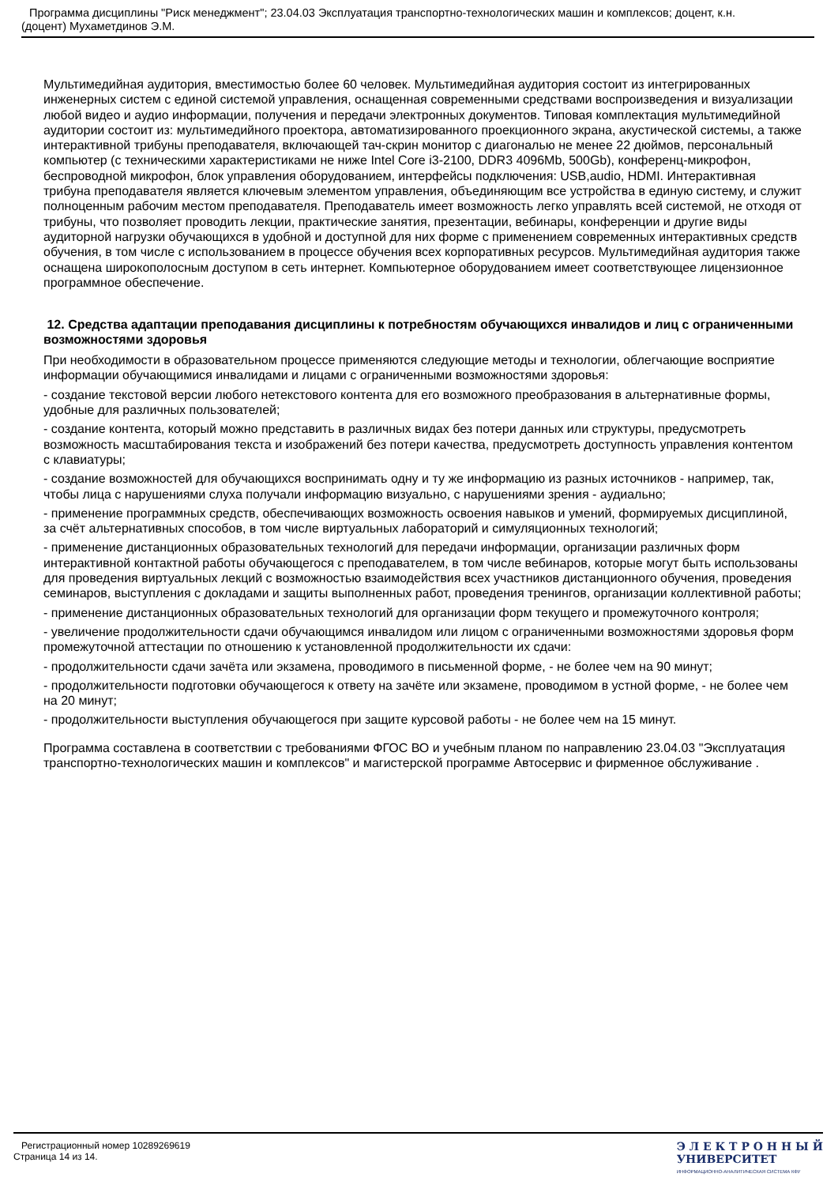Программа дисциплины "Риск менеджмент"; 23.04.03 Эксплуатация транспортно-технологических машин и комплексов; доцент, к.н.
(доцент) Мухаметдинов Э.М.
Мультимедийная аудитория, вместимостью более 60 человек. Мультимедийная аудитория состоит из интегрированных инженерных систем с единой системой управления, оснащенная современными средствами воспроизведения и визуализации любой видео и аудио информации, получения и передачи электронных документов. Типовая комплектация мультимедийной аудитории состоит из: мультимедийного проектора, автоматизированного проекционного экрана, акустической системы, а также интерактивной трибуны преподавателя, включающей тач-скрин монитор с диагональю не менее 22 дюймов, персональный компьютер (с техническими характеристиками не ниже Intel Core i3-2100, DDR3 4096Mb, 500Gb), конференц-микрофон, беспроводной микрофон, блок управления оборудованием, интерфейсы подключения: USB,audio, HDMI. Интерактивная трибуна преподавателя является ключевым элементом управления, объединяющим все устройства в единую систему, и служит полноценным рабочим местом преподавателя. Преподаватель имеет возможность легко управлять всей системой, не отходя от трибуны, что позволяет проводить лекции, практические занятия, презентации, вебинары, конференции и другие виды аудиторной нагрузки обучающихся в удобной и доступной для них форме с применением современных интерактивных средств обучения, в том числе с использованием в процессе обучения всех корпоративных ресурсов. Мультимедийная аудитория также оснащена широкополосным доступом в сеть интернет. Компьютерное оборудованием имеет соответствующее лицензионное программное обеспечение.
12. Средства адаптации преподавания дисциплины к потребностям обучающихся инвалидов и лиц с ограниченными возможностями здоровья
При необходимости в образовательном процессе применяются следующие методы и технологии, облегчающие восприятие информации обучающимися инвалидами и лицами с ограниченными возможностями здоровья:
- создание текстовой версии любого нетекстового контента для его возможного преобразования в альтернативные формы, удобные для различных пользователей;
- создание контента, который можно представить в различных видах без потери данных или структуры, предусмотреть возможность масштабирования текста и изображений без потери качества, предусмотреть доступность управления контентом с клавиатуры;
- создание возможностей для обучающихся воспринимать одну и ту же информацию из разных источников - например, так, чтобы лица с нарушениями слуха получали информацию визуально, с нарушениями зрения - аудиально;
- применение программных средств, обеспечивающих возможность освоения навыков и умений, формируемых дисциплиной, за счёт альтернативных способов, в том числе виртуальных лабораторий и симуляционных технологий;
- применение дистанционных образовательных технологий для передачи информации, организации различных форм интерактивной контактной работы обучающегося с преподавателем, в том числе вебинаров, которые могут быть использованы для проведения виртуальных лекций с возможностью взаимодействия всех участников дистанционного обучения, проведения семинаров, выступления с докладами и защиты выполненных работ, проведения тренингов, организации коллективной работы;
- применение дистанционных образовательных технологий для организации форм текущего и промежуточного контроля;
- увеличение продолжительности сдачи обучающимся инвалидом или лицом с ограниченными возможностями здоровья форм промежуточной аттестации по отношению к установленной продолжительности их сдачи:
- продолжительности сдачи зачёта или экзамена, проводимого в письменной форме, - не более чем на 90 минут;
- продолжительности подготовки обучающегося к ответу на зачёте или экзамене, проводимом в устной форме, - не более чем на 20 минут;
- продолжительности выступления обучающегося при защите курсовой работы - не более чем на 15 минут.
Программа составлена в соответствии с требованиями ФГОС ВО и учебным планом по направлению 23.04.03 "Эксплуатация транспортно-технологических машин и комплексов" и магистерской программе Автосервис и фирменное обслуживание .
Регистрационный номер 10289269619
Страница 14 из 14.
Э Л Е К Т Р О Н Н Ы Й
УНИВЕРСИТЕТ
ИНФОРМАЦИОННО-АНАЛИТИЧЕСКАЯ СИСТЕМА КФУ